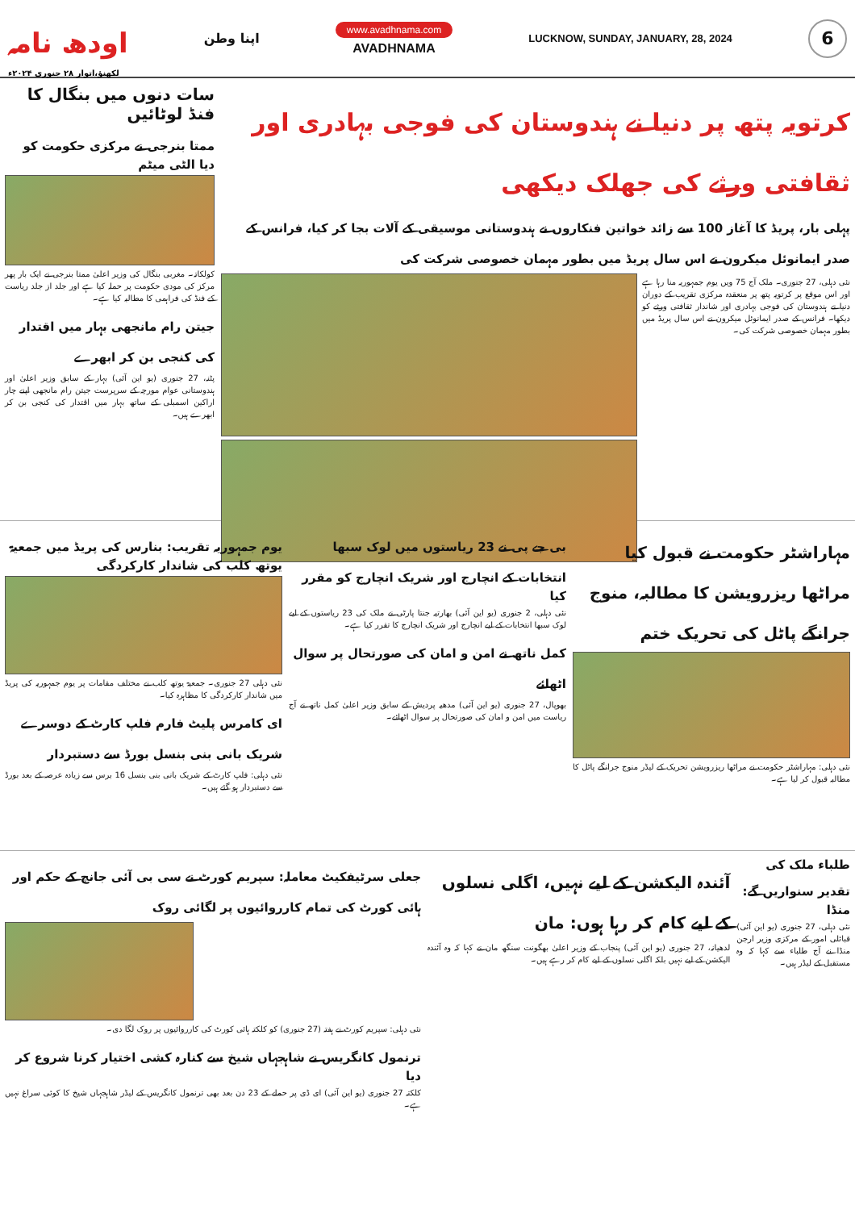اودھ نامہ
لکھنؤ،اتوار ۲۸ جنوری ۲۰۲۴ء
اپنا وطن
www.avadhnama.com
AVADHNAMA
LUCKNOW, SUNDAY, JANUARY, 28, 2024
6
کرتویہ پتھ پر دنیا نے ہندوستان کی فوجی بہادری اور ثقافتی ورثے کی جھلک دیکھی
پہلی بار، پریڈ کا آغاز 100 سے زائد خواتین فنکاروں نے ہندوستانی موسیقی کے آلات بجا کر کیا، فرانس کے صدر ایمانوئل میکرون نے اس سال پریڈ میں بطور مہمان خصوصی شرکت کی
نئی دہلی، 27 جنوری۔ ملک آج 75 ویں یوم جمہوریہ منا رہا ہے اور اس موقع پر کرتویہ پتھ پر منعقدہ مرکزی تقریب کے دوران دنیا نے ہندوستان کی فوجی بہادری اور شاندار ثقافتی ورثے کو دیکھا۔ فرانس کے صدر ایمانوئل میکرون نے اس سال پریڈ میں بطور مہمان خصوصی شرکت کی۔
سات دنوں میں بنگال کا فنڈ لوٹائیں
ممتا بنرجی نے مرکزی حکومت کو دیا الٹی میٹم
کولکاتہ۔ مغربی بنگال کی وزیر اعلیٰ ممتا بنرجی نے ایک بار پھر مرکز کی مودی حکومت پر حملہ کیا ہے اور جلد از جلد ریاست کے فنڈ کی فراہمی کا مطالبہ کیا ہے۔
جیتن رام مانجھی بہار میں اقتدار کی کنجی بن کر ابھرے
پٹنہ، 27 جنوری (یو این آئی) بہار کے سابق وزیر اعلیٰ اور ہندوستانی عوام مورچہ کے سرپرست جیتن رام مانجھی اپنے چار اراکین اسمبلی کے ساتھ بہار میں اقتدار کی کنجی بن کر ابھرے ہیں۔
مہاراشٹر حکومت نے قبول کیا مراٹھا ریزرویشن کا مطالبہ، منوج جرانگے پاٹل کی تحریک ختم
نئی دہلی: مہاراشٹر حکومت نے مراٹھا ریزرویشن تحریک کے لیڈر منوج جرانگے پاٹل کا مطالبہ قبول کر لیا ہے۔
بی جے پی نے 23 ریاستوں میں لوک سبھا انتخابات کے انچارج اور شریک انچارج کو مقرر کیا
نئی دہلی، 2 جنوری (یو این آئی) بھارتیہ جنتا پارٹی نے ملک کی 23 ریاستوں کے لیے لوک سبھا انتخابات کے لیے انچارج اور شریک انچارج کا تقرر کیا ہے۔
کمل ناتھ نے امن و امان کی صورتحال پر سوال اٹھائے
بھوپال، 27 جنوری (یو این آئی) مدھیہ پردیش کے سابق وزیر اعلیٰ کمل ناتھ نے آج ریاست میں امن و امان کی صورتحال پر سوال اٹھائے۔
یوم جمہوریہ تقریب: بنارس کی پریڈ میں جمعیۃ یوتھ کلب کی شاندار کارکردگی
نئی دہلی 27 جنوری۔ جمعیۃ یوتھ کلب نے مختلف مقامات پر یوم جمہوریہ کی پریڈ میں شاندار کارکردگی کا مظاہرہ کیا۔
ای کامرس پلیٹ فارم فلپ کارٹ کے دوسرے شریک بانی بنی بنسل بورڈ سے دستبردار
نئی دہلی: فلپ کارٹ کے شریک بانی بنی بنسل 16 برس سے زیادہ عرصہ کے بعد بورڈ سے دستبردار ہو گئے ہیں۔
طلباء ملک کی تقدیر سنواریں گے: منڈا
نئی دہلی، 27 جنوری (یو این آئی) قبائلی امور کے مرکزی وزیر ارجن منڈا نے آج طلباء سے کہا کہ وہ مستقبل کے لیڈر ہیں۔
آئندہ الیکشن کے لیے نہیں، اگلی نسلوں کے لیے کام کر رہا ہوں: مان
لدھیانہ، 27 جنوری (یو این آئی) پنجاب کے وزیر اعلیٰ بھگونت سنگھ مان نے کہا کہ وہ آئندہ الیکشن کے لیے نہیں بلکہ اگلی نسلوں کے لیے کام کر رہے ہیں۔
جعلی سرٹیفکیٹ معاملہ: سپریم کورٹ نے سی بی آئی جانچ کے حکم اور ہائی کورٹ کی تمام کارروائیوں پر لگائی روک
نئی دہلی: سپریم کورٹ نے ہفتہ (27 جنوری) کو کلکتہ ہائی کورٹ کی کارروائیوں پر روک لگا دی۔
ترنمول کانگریس نے شاہجہاں شیخ سے کنارہ کشی اختیار کرنا شروع کر دیا
کلکتہ 27 جنوری (یو این آئی) ای ڈی پر حملے کے 23 دن بعد بھی ترنمول کانگریس کے لیڈر شاہجہاں شیخ کا کوئی سراغ نہیں ہے۔